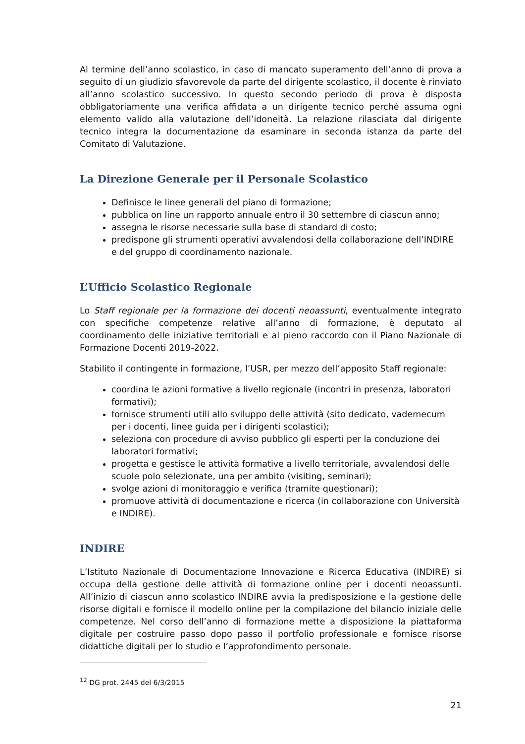Al termine dell’anno scolastico, in caso di mancato superamento dell’anno di prova a seguito di un giudizio sfavorevole da parte del dirigente scolastico, il docente è rinviato all’anno scolastico successivo. In questo secondo periodo di prova è disposta obbligatoriamente una verifica affidata a un dirigente tecnico perché assuma ogni elemento valido alla valutazione dell’idoneità. La relazione rilasciata dal dirigente tecnico integra la documentazione da esaminare in seconda istanza da parte del Comitato di Valutazione.
La Direzione Generale per il Personale Scolastico
Definisce le linee generali del piano di formazione;
pubblica on line un rapporto annuale entro il 30 settembre di ciascun anno;
assegna le risorse necessarie sulla base di standard di costo;
predispone gli strumenti operativi avvalendosi della collaborazione dell’INDIRE e del gruppo di coordinamento nazionale.
L’Ufficio Scolastico Regionale
Lo Staff regionale per la formazione dei docenti neoassunti, eventualmente integrato con specifiche competenze relative all’anno di formazione, è deputato al coordinamento delle iniziative territoriali e al pieno raccordo con il Piano Nazionale di Formazione Docenti 2019-2022.
Stabilito il contingente in formazione, l’USR, per mezzo dell’apposito Staff regionale:
coordina le azioni formative a livello regionale (incontri in presenza, laboratori formativi);
fornisce strumenti utili allo sviluppo delle attività (sito dedicato, vademecum per i docenti, linee guida per i dirigenti scolastici);
seleziona con procedure di avviso pubblico gli esperti per la conduzione dei laboratori formativi;
progetta e gestisce le attività formative a livello territoriale, avvalendosi delle scuole polo selezionate, una per ambito (visiting, seminari);
svolge azioni di monitoraggio e verifica (tramite questionari);
promuove attività di documentazione e ricerca (in collaborazione con Università e INDIRE).
INDIRE
L’Istituto Nazionale di Documentazione Innovazione e Ricerca Educativa (INDIRE) si occupa della gestione delle attività di formazione online per i docenti neoassunti. All’inizio di ciascun anno scolastico INDIRE avvia la predisposizione e la gestione delle risorse digitali e fornisce il modello online per la compilazione del bilancio iniziale delle competenze. Nel corso dell’anno di formazione mette a disposizione la piattaforma digitale per costruire passo dopo passo il portfolio professionale e fornisce risorse didattiche digitali per lo studio e l’approfondimento personale.
<sup>12</sup> DG prot. 2445 del 6/3/2015
21